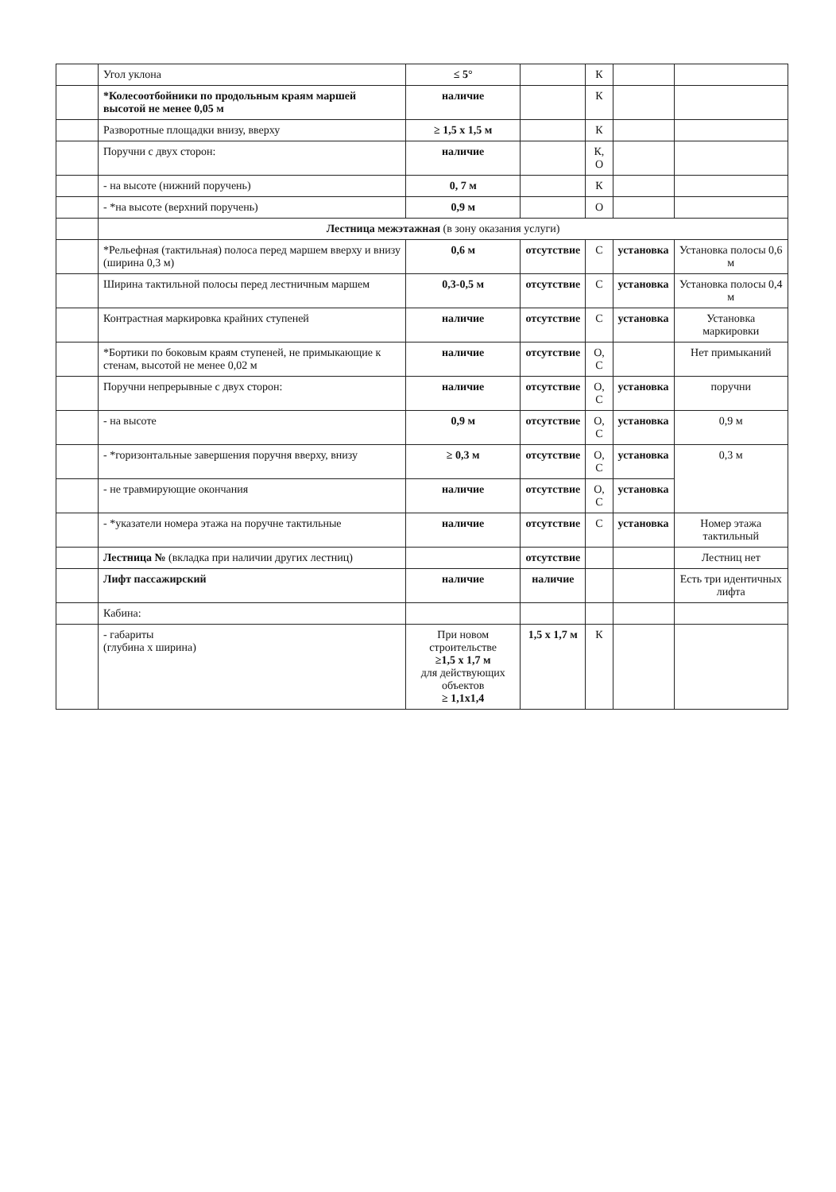| | Угол уклона | ≤ 5° | | К | | |
| | *Колесоотбойники по продольным краям маршей высотой не менее 0,05 м | наличие | | К | | |
| | Разворотные площадки внизу, вверху | ≥ 1,5 x 1,5 м | | К | | |
| | Поручни с двух сторон: | наличие | | К, О | | |
| | - на высоте (нижний поручень) | 0, 7 м | | К | | |
| | - *на высоте (верхний поручень) | 0,9 м | | О | | |
| | Лестница межэтажная (в зону оказания услуги) | | | | | |
| | *Рельефная (тактильная) полоса перед маршем вверху и внизу (ширина 0,3 м) | 0,6 м | отсутствие | С | установка | Установка полосы 0,6 м |
| | Ширина тактильной полосы перед лестничным маршем | 0,3-0,5 м | отсутствие | С | установка | Установка полосы 0,4 м |
| | Контрастная маркировка крайних ступеней | наличие | отсутствие | С | установка | Установка маркировки |
| | *Бортики по боковым краям ступеней, не примыкающие к стенам, высотой не менее 0,02 м | наличие | отсутствие | О, С | | Нет примыканий |
| | Поручни непрерывные с двух сторон: | наличие | отсутствие | О, С | установка | поручни |
| | - на высоте | 0,9 м | отсутствие | О, С | установка | 0,9 м |
| | - *горизонтальные завершения поручня вверху, внизу | ≥ 0,3 м | отсутствие | О, С | установка | 0,3 м |
| | - не травмирующие окончания | наличие | отсутствие | О, С | установка | |
| | - *указатели номера этажа на поручне тактильные | наличие | отсутствие | С | установка | Номер этажа тактильный |
| | Лестница № (вкладка при наличии других лестниц) | | отсутствие | | | Лестниц нет |
| | Лифт пассажирский | наличие | наличие | | | Есть три идентичных лифта |
| | Кабина: | | | | | |
| | - габариты (глубина x ширина) | При новом строительстве ≥1,5 x 1,7 м для действующих объектов ≥ 1,1x1,4 | 1,5 x 1,7 м | К | | |